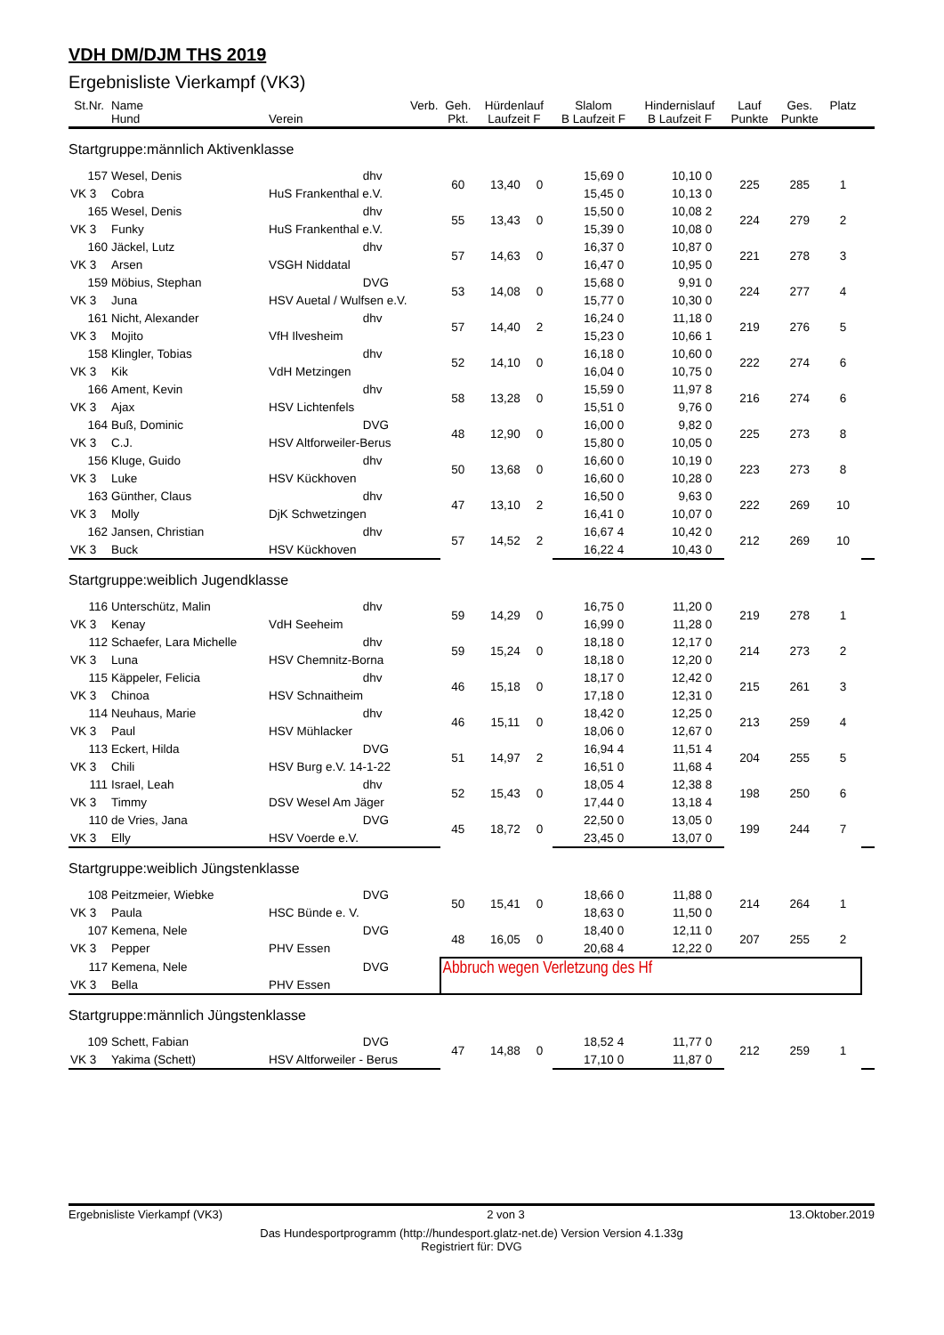VDH DM/DJM THS 2019
Ergebnisliste Vierkampf (VK3)
| St.Nr. | Name Hund | Verein | Verb. | Geh. Pkt. | Hürdenlauf Laufzeit F | | Slalom B Laufzeit F | | Hindernislauf B Laufzeit F | | Lauf Punkte | Ges. Punkte | Platz | | | |
| --- | --- | --- | --- | --- | --- | --- | --- | --- | --- | --- | --- | --- | --- | --- | --- | --- |
| Startgruppe:männlich Aktivenklasse | | | | | | | | | | | | | | | | |
| 157 | Wesel, Denis | | dhv | 60 | 13,40 | 0 | 15,69 | 0 | 10,10 | 0 | 225 | 285 | 1 | | | |
| VK 3 | Cobra | HuS Frankenthal e.V. | | | | | 15,45 | 0 | 10,13 | 0 | | | | | | |
| 165 | Wesel, Denis | | dhv | 55 | 13,43 | 0 | 15,50 | 0 | 10,08 | 2 | 224 | 279 | 2 | | | |
| VK 3 | Funky | HuS Frankenthal e.V. | | | | | 15,39 | 0 | 10,08 | 0 | | | | | | |
| 160 | Jäckel, Lutz | | dhv | 57 | 14,63 | 0 | 16,37 | 0 | 10,87 | 0 | 221 | 278 | 3 | | | |
| VK 3 | Arsen | VSGH Niddatal | | | | | 16,47 | 0 | 10,95 | 0 | | | | | | |
| 159 | Möbius, Stephan | | DVG | 53 | 14,08 | 0 | 15,68 | 0 | 9,91 | 0 | 224 | 277 | 4 | | | |
| VK 3 | Juna | HSV Auetal / Wulfsen e.V. | | | | | 15,77 | 0 | 10,30 | 0 | | | | | | |
| 161 | Nicht, Alexander | | dhv | 57 | 14,40 | 2 | 16,24 | 0 | 11,18 | 0 | 219 | 276 | 5 | | | |
| VK 3 | Mojito | VfH Ilvesheim | | | | | 15,23 | 0 | 10,66 | 1 | | | | | | |
| 158 | Klingler, Tobias | | dhv | 52 | 14,10 | 0 | 16,18 | 0 | 10,60 | 0 | 222 | 274 | 6 | | | |
| VK 3 | Kik | VdH Metzingen | | | | | 16,04 | 0 | 10,75 | 0 | | | | | | |
| 166 | Ament, Kevin | | dhv | 58 | 13,28 | 0 | 15,59 | 0 | 11,97 | 8 | 216 | 274 | 6 | | | |
| VK 3 | Ajax | HSV Lichtenfels | | | | | 15,51 | 0 | 9,76 | 0 | | | | | | |
| 164 | Buß, Dominic | | DVG | 48 | 12,90 | 0 | 16,00 | 0 | 9,82 | 0 | 225 | 273 | 8 | | | |
| VK 3 | C.J. | HSV Altforweiler-Berus | | | | | 15,80 | 0 | 10,05 | 0 | | | | | | |
| 156 | Kluge, Guido | | dhv | 50 | 13,68 | 0 | 16,60 | 0 | 10,19 | 0 | 223 | 273 | 8 | | | |
| VK 3 | Luke | HSV Kückhoven | | | | | 16,60 | 0 | 10,28 | 0 | | | | | | |
| 163 | Günther, Claus | | dhv | 47 | 13,10 | 2 | 16,50 | 0 | 9,63 | 0 | 222 | 269 | 10 | | | |
| VK 3 | Molly | DjK Schwetzingen | | | | | 16,41 | 0 | 10,07 | 0 | | | | | | |
| 162 | Jansen, Christian | | dhv | 57 | 14,52 | 2 | 16,67 | 4 | 10,42 | 0 | 212 | 269 | 10 | | | |
| VK 3 | Buck | HSV Kückhoven | | | | | 16,22 | 4 | 10,43 | 0 | | | | | | |
| Startgruppe:weiblich Jugendklasse | | | | | | | | | | | | | | | | |
| 116 | Unterschütz, Malin | | dhv | 59 | 14,29 | 0 | 16,75 | 0 | 11,20 | 0 | 219 | 278 | 1 | | | |
| VK 3 | Kenay | VdH Seeheim | | | | | 16,99 | 0 | 11,28 | 0 | | | | | | |
| 112 | Schaefer, Lara Michelle | | dhv | 59 | 15,24 | 0 | 18,18 | 0 | 12,17 | 0 | 214 | 273 | 2 | | | |
| VK 3 | Luna | HSV Chemnitz-Borna | | | | | 18,18 | 0 | 12,20 | 0 | | | | | | |
| 115 | Käppeler, Felicia | | dhv | 46 | 15,18 | 0 | 18,17 | 0 | 12,42 | 0 | 215 | 261 | 3 | | | |
| VK 3 | Chinoa | HSV Schnaitheim | | | | | 17,18 | 0 | 12,31 | 0 | | | | | | |
| 114 | Neuhaus, Marie | | dhv | 46 | 15,11 | 0 | 18,42 | 0 | 12,25 | 0 | 213 | 259 | 4 | | | |
| VK 3 | Paul | HSV Mühlacker | | | | | 18,06 | 0 | 12,67 | 0 | | | | | | |
| 113 | Eckert, Hilda | | DVG | 51 | 14,97 | 2 | 16,94 | 4 | 11,51 | 4 | 204 | 255 | 5 | | | |
| VK 3 | Chili | HSV Burg e.V. 14-1-22 | | | | | 16,51 | 0 | 11,68 | 4 | | | | | | |
| 111 | Israel, Leah | | dhv | 52 | 15,43 | 0 | 18,05 | 4 | 12,38 | 8 | 198 | 250 | 6 | | | |
| VK 3 | Timmy | DSV Wesel Am Jäger | | | | | 17,44 | 0 | 13,18 | 4 | | | | | | |
| 110 | de Vries, Jana | | DVG | 45 | 18,72 | 0 | 22,50 | 0 | 13,05 | 0 | 199 | 244 | 7 | | | |
| VK 3 | Elly | HSV Voerde e.V. | | | | | 23,45 | 0 | 13,07 | 0 | | | | | | |
| Startgruppe:weiblich Jüngstenklasse | | | | | | | | | | | | | | | | |
| 108 | Peitzmeier, Wiebke | | DVG | 50 | 15,41 | 0 | 18,66 | 0 | 11,88 | 0 | 214 | 264 | 1 | | | |
| VK 3 | Paula | HSC Bünde e. V. | | | | | 18,63 | 0 | 11,50 | 0 | | | | | | |
| 107 | Kemena, Nele | | DVG | 48 | 16,05 | 0 | 18,40 | 0 | 12,11 | 0 | 207 | 255 | 2 | | | |
| VK 3 | Pepper | PHV Essen | | | | | 20,68 | 4 | 12,22 | 0 | | | | | | |
| 117 | Kemena, Nele | | DVG | Abbruch wegen Verletzung des Hf | | | | | | | | | | | | |
| VK 3 | Bella | PHV Essen | | | | | | | | | | | | | | |
| Startgruppe:männlich Jüngstenklasse | | | | | | | | | | | | | | | | |
| 109 | Schett, Fabian | | DVG | 47 | 14,88 | 0 | 18,52 | 4 | 11,77 | 0 | 212 | 259 | 1 | | | |
| VK 3 | Yakima (Schett) | HSV Altforweiler - Berus | | | | | 17,10 | 0 | 11,87 | 0 | | | | | | |
Ergebnisliste Vierkampf (VK3) 2 von 3 13.Oktober.2019
Das Hundesportprogramm (http://hundesport.glatz-net.de) Version Version 4.1.33g
Registriert für: DVG